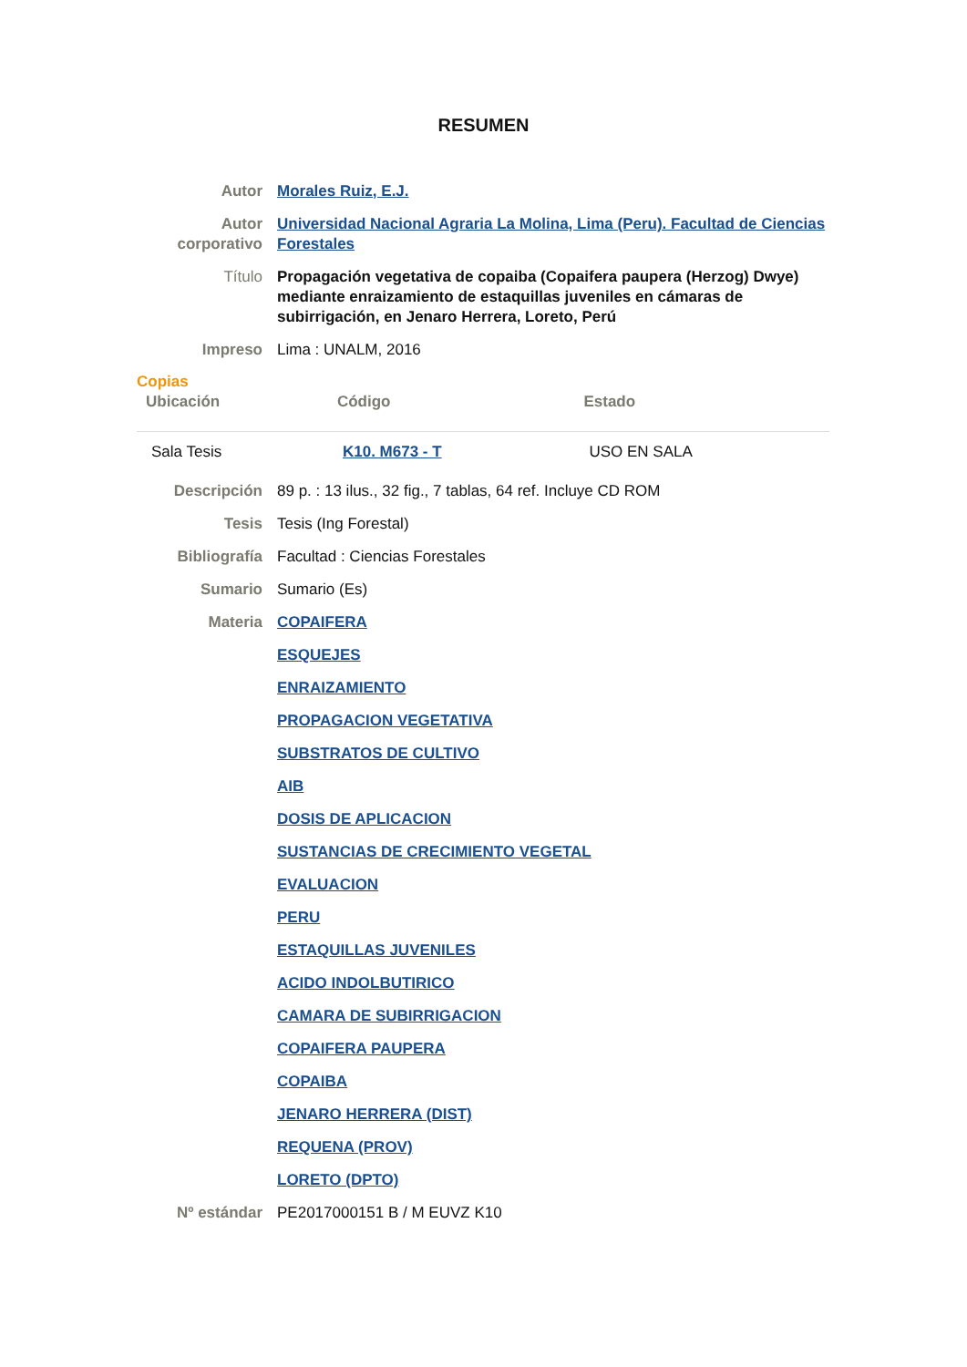RESUMEN
| Autor | Morales Ruiz, E.J. |
| Autor corporativo | Universidad Nacional Agraria La Molina, Lima (Peru). Facultad de Ciencias Forestales |
| Título | Propagación vegetativa de copaiba (Copaifera paupera (Herzog) Dwye) mediante enraizamiento de estaquillas juveniles en cámaras de subirrigación, en Jenaro Herrera, Loreto, Perú |
| Impreso | Lima : UNALM, 2016 |
Copias
| Ubicación | Código | Estado |
| --- | --- | --- |
| Sala Tesis | K10. M673 - T | USO EN SALA |
| Descripción | 89 p. : 13 ilus., 32 fig., 7 tablas, 64 ref. Incluye CD ROM |
| Tesis | Tesis (Ing Forestal) |
| Bibliografía | Facultad : Ciencias Forestales |
| Sumario | Sumario (Es) |
| Materia | COPAIFERA |
| | ESQUEJES |
| | ENRAIZAMIENTO |
| | PROPAGACION VEGETATIVA |
| | SUBSTRATOS DE CULTIVO |
| | AIB |
| | DOSIS DE APLICACION |
| | SUSTANCIAS DE CRECIMIENTO VEGETAL |
| | EVALUACION |
| | PERU |
| | ESTAQUILLAS JUVENILES |
| | ACIDO INDOLBUTIRICO |
| | CAMARA DE SUBIRRIGACION |
| | COPAIFERA PAUPERA |
| | COPAIBA |
| | JENARO HERRERA (DIST) |
| | REQUENA (PROV) |
| | LORETO (DPTO) |
| Nº estándar | PE2017000151 B / M EUVZ K10 |